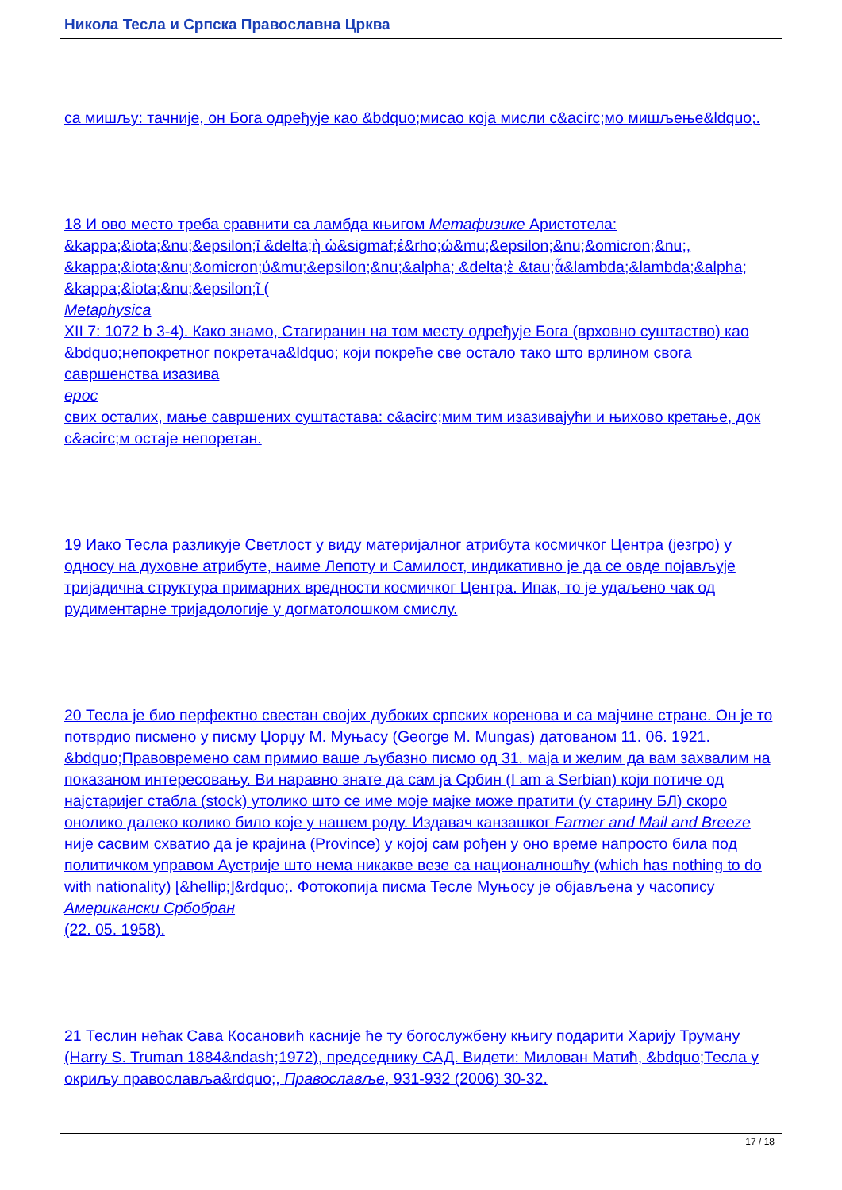Никола Тесла и Српска Православна Црква
са мишљу: тачније, он Бога одређује као &bdquo;мисао која мисли c&acirc;мо мишљење&ldquo;.
18 И ово место треба сравнити са ламбда књигом Метафизике Аристотела: &kappa;&iota;&nu;&epsilon;ῖ &delta;ὴ ὡ&sigmaf;ἐ&rho;ώ&mu;&epsilon;&nu;&omicron;&nu;, &kappa;&iota;&nu;&omicron;ύ&mu;&epsilon;&nu;&alpha; &delta;ὲ &tau;ἆ&lambda;&lambda;&alpha; &kappa;&iota;&nu;&epsilon;ῖ (
Metaphysica
XII 7: 1072 b 3-4). Како знамо, Стагиранин на том месту одређује Бога (врховно суштаство) као &bdquo;непокретног покретача&ldquo; који покреће све остало тако што врлином свога савршенства изазива
ерос
свих осталих, мање савршених суштастава: c&acirc;мим тим изазивајући и њихово кретање, док c&acirc;м остаје непоретан.
19 Иако Тесла разликује Светлост у виду материјалног атрибута космичког Центра (језгро) у односу на духовне атрибуте, наиме Лепоту и Самилост, индикативно је да се овде појављује тријадична структура примарних вредности космичког Центра. Ипак, то је удаљено чак од рудиментарне тријадологије у догматолошком смислу.
20 Тесла је био перфектно свестан својих дубоких српских коренова и са мајчине стране. Он је то потврдио писмено у писму Џорџу М. Муњасу (George M. Mungas) датованом 11. 06. 1921. &bdquo;Правовремено сам примио ваше љубазно писмо од 31. маја и желим да вам захвалим на показаном интересовању. Ви наравно знате да сам ја Србин (I am a Serbian) који потиче од најстаријег стабла (stock) утолико што се име моје мајке може пратити (у старину БЛ) скоро онолико далеко колико било које у нашем роду. Издавач канзашког Farmer and Mail and Breeze није сасвим схватио да је крајина (Province) у којој сам рођен у оно време напросто била под политичком управом Аустрије што нема никакве везе са националношћу (which has nothing to do with nationality) [&hellip;]&rdquo;. Фотокопија писма Тесле Муњосу је објављена у часопису
Американски Србобран
(22. 05. 1958).
21 Теслин нећак Сава Косановић касније ће ту богослужбену књигу подарити Харију Труману (Harry S. Truman 1884&ndash;1972), председнику САД. Видети: Милован Матић, &bdquo;Тесла у окриљу православља&rdquo;, Православље, 931-932 (2006) 30-32.
17 / 18